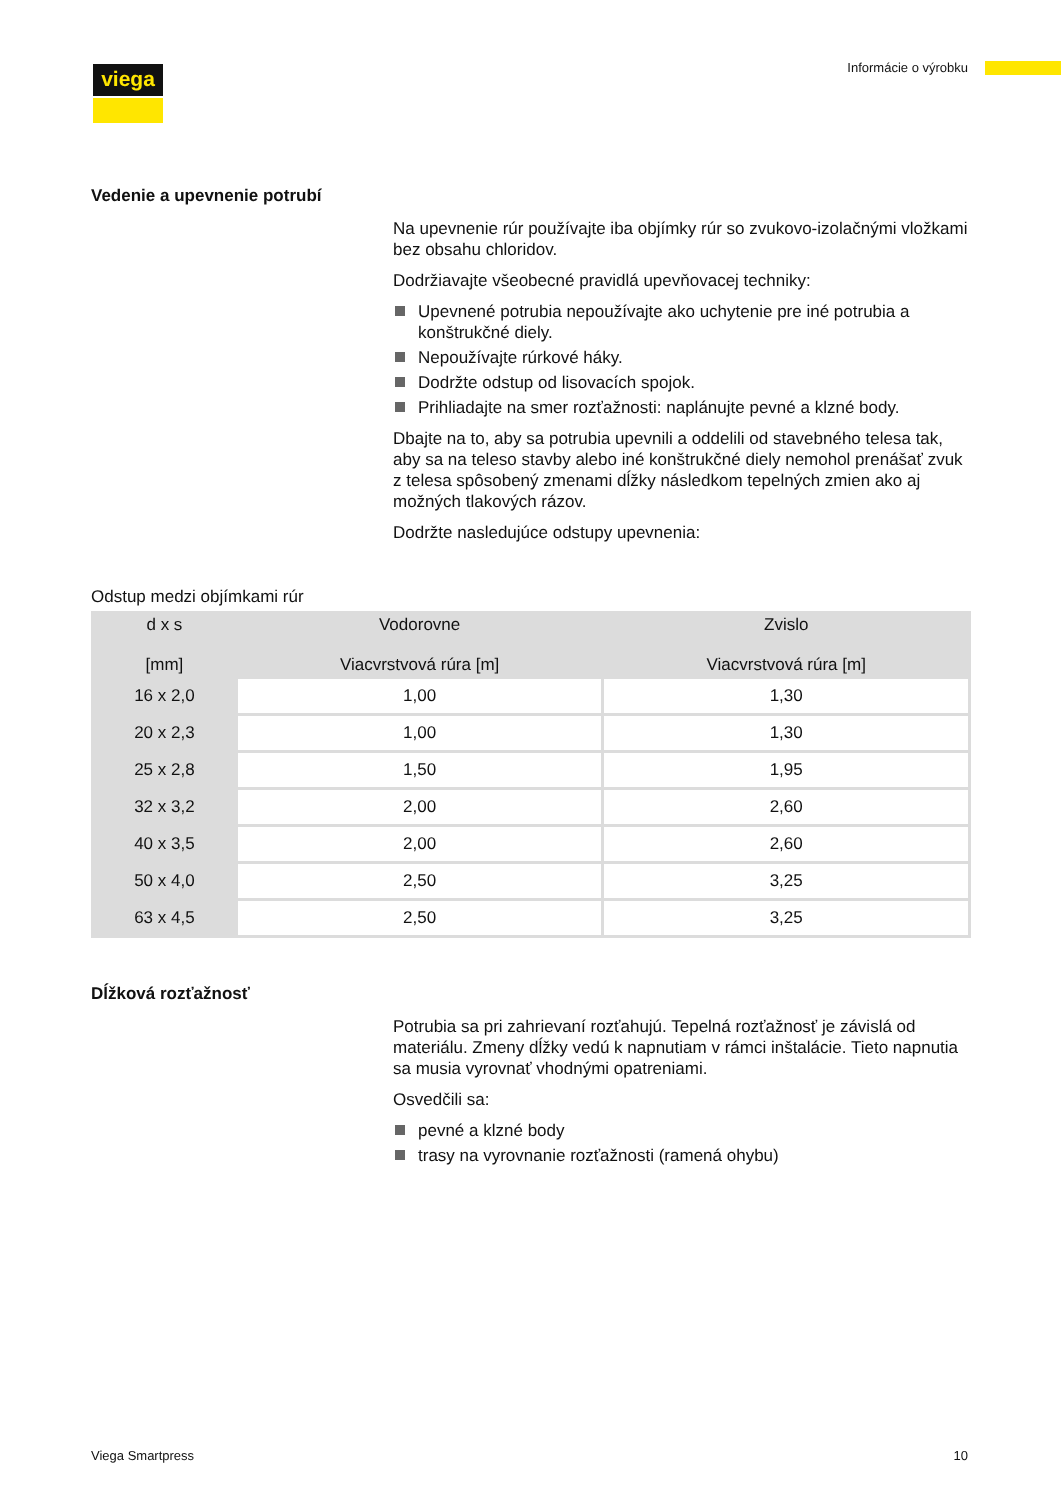viega Informácie o výrobku
Vedenie a upevnenie potrubí
Na upevnenie rúr používajte iba objímky rúr so zvukovo-izolačnými vlož­kami bez obsahu chloridov.
Dodržiavajte všeobecné pravidlá upevňovacej techniky:
Upevnené potrubia nepoužívajte ako uchytenie pre iné potrubia a konštrukčné diely.
Nepoužívajte rúrkové háky.
Dodržte odstup od lisovacích spojok.
Prihliadajte na smer rozťažnosti: naplánujte pevné a klzné body.
Dbajte na to, aby sa potrubia upevnili a oddelili od stavebného telesa tak, aby sa na teleso stavby alebo iné konštrukčné diely nemohol pre­nášať zvuk z telesa spôsobený zmenami dĺžky následkom tepelných zmien ako aj možných tlakových rázov.
Dodržte nasledujúce odstupy upevnenia:
Odstup medzi objímkami rúr
| d x s [mm] | Vodorovne Viacvrstvová rúra [m] | Zvislo Viacvrstvová rúra [m] |
| --- | --- | --- |
| 16 x 2,0 | 1,00 | 1,30 |
| 20 x 2,3 | 1,00 | 1,30 |
| 25 x 2,8 | 1,50 | 1,95 |
| 32 x 3,2 | 2,00 | 2,60 |
| 40 x 3,5 | 2,00 | 2,60 |
| 50 x 4,0 | 2,50 | 3,25 |
| 63 x 4,5 | 2,50 | 3,25 |
Dĺžková rozťažnosť
Potrubia sa pri zahrievaní rozťahujú. Tepelná rozťažnosť je závislá od materiálu. Zmeny dĺžky vedú k napnutiam v rámci inštalácie. Tieto napnutia sa musia vyrovnať vhodnými opatreniami.
Osvedčili sa:
pevné a klzné body
trasy na vyrovnanie rozťažnosti (ramená ohybu)
Viega Smartpress 10